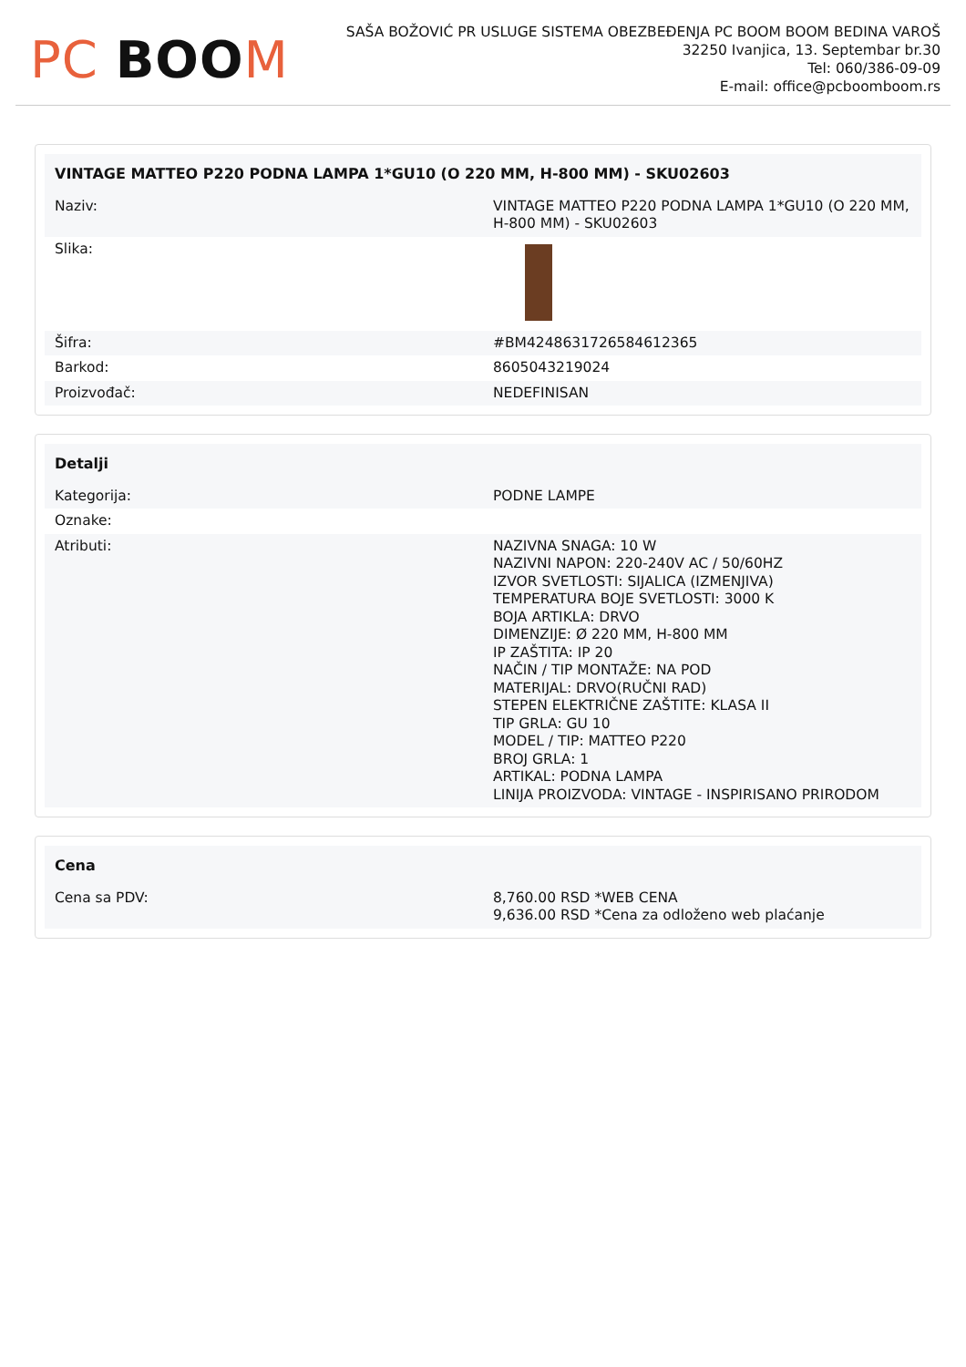PC BOO M
SAŠA BOŽOVIĆ PR USLUGE SISTEMA OBEZBEĐENJA PC BOOM BOOM BEDINA VAROŠ
32250 Ivanjica, 13. Septembar br.30
Tel: 060/386-09-09
E-mail: office@pcboomboom.rs
| VINTAGE MATTEO P220 PODNA LAMPA 1*GU10 (O 220 MM, H-800 MM) - SKU02603 | |
| --- | --- |
| Naziv: | VINTAGE MATTEO P220 PODNA LAMPA 1*GU10 (O 220 MM, H-800 MM) - SKU02603 |
| Slika: | |
| Šifra: | #BM4248631726584612365 |
| Barkod: | 8605043219024 |
| Proizvođač: | NEDEFINISAN |
| Detalji | |
| --- | --- |
| Kategorija: | PODNE LAMPE |
| Oznake: | |
| Atributi: | NAZIVNA SNAGA: 10 W NAZIVNI NAPON: 220-240V AC / 50/60HZ IZVOR SVETLOSTI: SIJALICA (IZMENJIVA) TEMPERATURA BOJE SVETLOSTI: 3000 K BOJA ARTIKLA: DRVO DIMENZIJE: Ø 220 MM, H-800 MM IP ZAŠTITA: IP 20 NAČIN / TIP MONTAŽE: NA POD MATERIJAL: DRVO(RUČNI RAD) STEPEN ELEKTRIČNE ZAŠTITE: KLASA II TIP GRLA: GU 10 MODEL / TIP: MATTEO P220 BROJ GRLA: 1 ARTIKAL: PODNA LAMPA LINIJA PROIZVODA: VINTAGE - INSPIRISANO PRIRODOM |
| Cena | |
| --- | --- |
| Cena sa PDV: | 8,760.00 RSD *WEB CENA 9,636.00 RSD *Cena za odloženo web plaćanje |